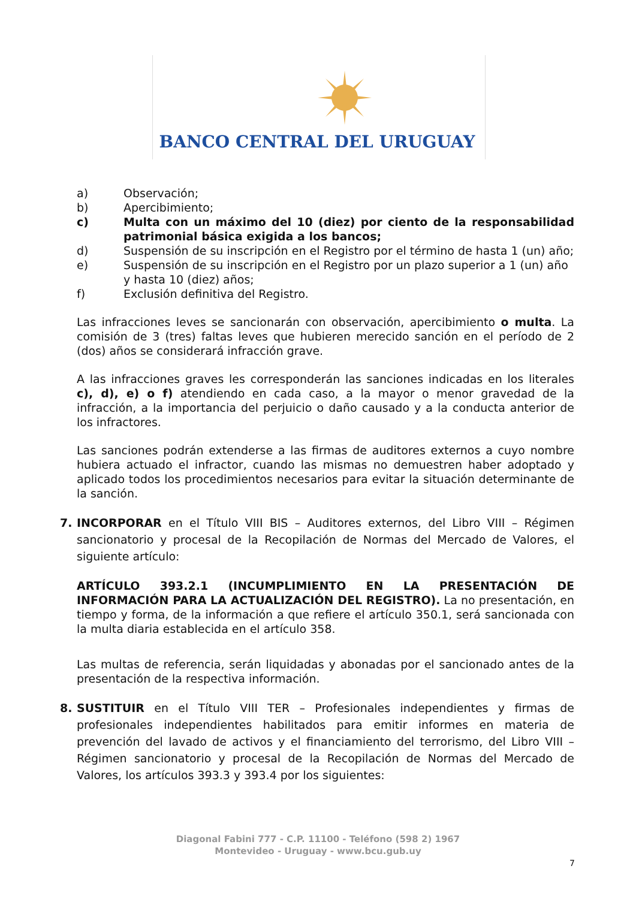BANCO CENTRAL DEL URUGUAY
a) Observación;
b) Apercibimiento;
c) Multa con un máximo del 10 (diez) por ciento de la responsabilidad patrimonial básica exigida a los bancos;
d) Suspensión de su inscripción en el Registro por el término de hasta 1 (un) año;
e) Suspensión de su inscripción en el Registro por un plazo superior a 1 (un) año y hasta 10 (diez) años;
f) Exclusión definitiva del Registro.
Las infracciones leves se sancionarán con observación, apercibimiento o multa. La comisión de 3 (tres) faltas leves que hubieren merecido sanción en el período de 2 (dos) años se considerará infracción grave.
A las infracciones graves les corresponderán las sanciones indicadas en los literales c), d), e) o f) atendiendo en cada caso, a la mayor o menor gravedad de la infracción, a la importancia del perjuicio o daño causado y a la conducta anterior de los infractores.
Las sanciones podrán extenderse a las firmas de auditores externos a cuyo nombre hubiera actuado el infractor, cuando las mismas no demuestren haber adoptado y aplicado todos los procedimientos necesarios para evitar la situación determinante de la sanción.
7. INCORPORAR en el Título VIII BIS – Auditores externos, del Libro VIII – Régimen sancionatorio y procesal de la Recopilación de Normas del Mercado de Valores, el siguiente artículo:
ARTÍCULO 393.2.1 (INCUMPLIMIENTO EN LA PRESENTACIÓN DE INFORMACIÓN PARA LA ACTUALIZACIÓN DEL REGISTRO). La no presentación, en tiempo y forma, de la información a que refiere el artículo 350.1, será sancionada con la multa diaria establecida en el artículo 358.
Las multas de referencia, serán liquidadas y abonadas por el sancionado antes de la presentación de la respectiva información.
8. SUSTITUIR en el Título VIII TER – Profesionales independientes y firmas de profesionales independientes habilitados para emitir informes en materia de prevención del lavado de activos y el financiamiento del terrorismo, del Libro VIII – Régimen sancionatorio y procesal de la Recopilación de Normas del Mercado de Valores, los artículos 393.3 y 393.4 por los siguientes:
Diagonal Fabini 777 - C.P. 11100 - Teléfono (598 2) 1967
Montevideo - Uruguay - www.bcu.gub.uy
7